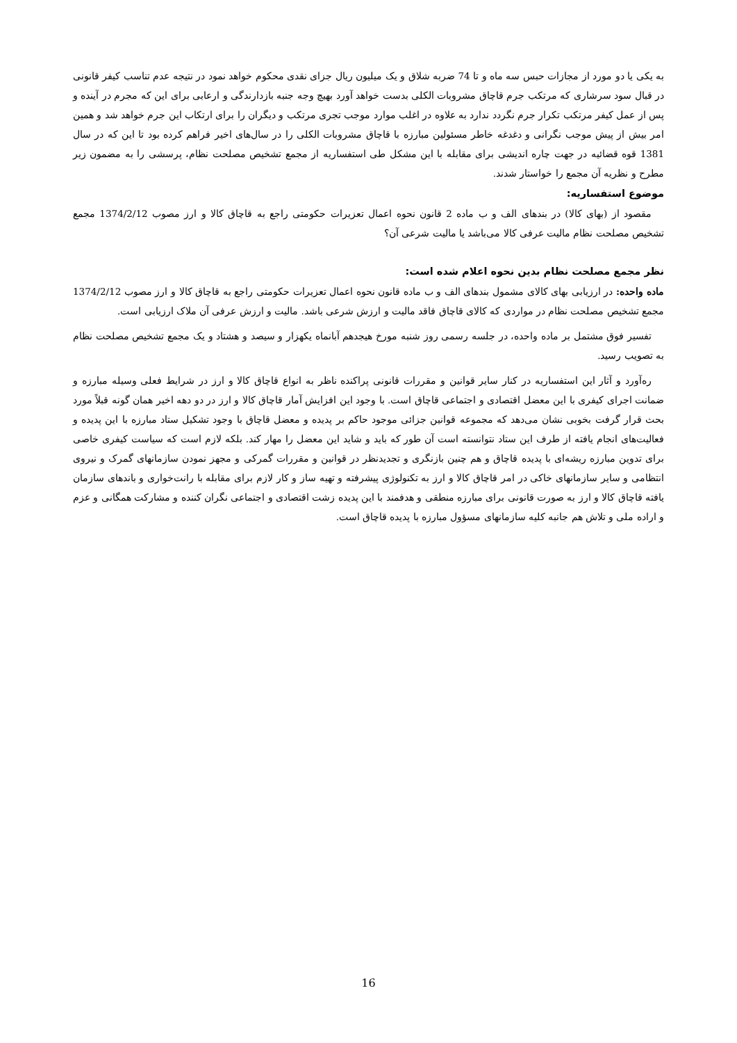به یکی یا دو مورد از مجازات حبس سه ماه و تا 74 ضربه شلاق و یک میلیون ریال جزای نقدی محکوم خواهد نمود در نتیجه عدم تناسب کیفر قانونی در قبال سود سرشاری که مرتکب جرم قاچاق مشروبات الکلی بدست خواهد آورد بهیچ وجه جنبه بازدارندگی و ارعابی برای این که مجرم در آینده و پس از عمل کیفر مرتکب تکرار جرم نگردد ندارد به علاوه در اغلب موارد موجب تجری مرتکب و دیگران را برای ارتکاب این جرم خواهد شد و همین امر بیش از پیش موجب نگرانی و دغدغه خاطر مسئولین مبارزه با قاچاق مشروبات الکلی را در سال‌های اخیر فراهم کرده بود تا این که در سال 1381 قوه قضائیه در جهت چاره اندیشی برای مقابله با این مشکل طی استفساریه از مجمع تشخیص مصلحت نظام، پرسشی را به مضمون زیر مطرح و نظریه آن مجمع را خواستار شدند.
موضوع استفساریه:
مقصود از (بهای کالا) در بندهای الف و ب ماده 2 قانون نحوه اعمال تعزیرات حکومتی راجع به قاچاق کالا و ارز مصوب 1374/2/12 مجمع تشخیص مصلحت نظام مالیت عرفی کالا می‌باشد یا مالیت شرعی آن؟
نظر مجمع مصلحت نظام بدین نحوه اعلام شده است:
ماده واحده: در ارزیابی بهای کالای مشمول بندهای الف و ب ماده قانون نحوه اعمال تعزیرات حکومتی راجع به قاچاق کالا و ارز مصوب 1374/2/12 مجمع تشخیص مصلحت نظام در مواردی که کالای قاچاق فاقد مالیت و ارزش شرعی باشد. مالیت و ارزش عرفی آن ملاک ارزیابی است.
تفسیر فوق مشتمل بر ماده واحده، در جلسه رسمی روز شنبه مورخ هیجدهم آبانماه یکهزار و سیصد و هشتاد و یک مجمع تشخیص مصلحت نظام به تصویب رسید.
ره‌آورد و آثار این استفساریه در کنار سایر قوانین و مقررات قانونی پراکنده ناظر به انواع قاچاق کالا و ارز در شرایط فعلی وسیله مبارزه و ضمانت اجرای کیفری با این معضل اقتصادی و اجتماعی قاچاق است. با وجود این افزایش آمار قاچاق کالا و ارز در دو دهه اخیر همان گونه قبلاً مورد بحث قرار گرفت بخوبی نشان می‌دهد که مجموعه قوانین جزائی موجود حاکم بر پدیده و معضل قاچاق با وجود تشکیل ستاد مبارزه با این پدیده و فعالیت‌های انجام یافته از طرف این ستاد نتوانسته است آن طور که باید و شاید این معضل را مهار کند. بلکه لازم است که سیاست کیفری خاصی برای تدوین مبارزه ریشه‌ای با پدیده قاچاق و هم چنین بازنگری و تجدیدنظر در قوانین و مقررات گمرکی و مجهز نمودن سازمانهای گمرک و نیروی انتظامی و سایر سازمانهای خاکی در امر قاچاق کالا و ارز به تکنولوژی پیشرفته و تهیه ساز و کار لازم برای مقابله با رانت‌خواری و باندهای سازمان یافته قاچاق کالا و ارز به صورت قانونی برای مبارزه منطقی و هدفمند با این پدیده زشت اقتصادی و اجتماعی نگران کننده و مشارکت همگانی و عزم و اراده ملی و تلاش هم جانبه کلیه سازمانهای مسؤول مبارزه با پدیده قاچاق است.
16